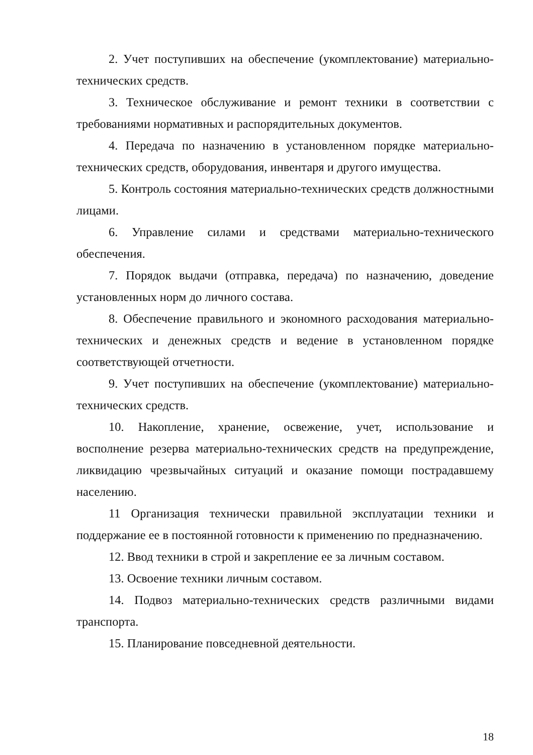2. Учет поступивших на обеспечение (укомплектование) материально-технических средств.
3. Техническое обслуживание и ремонт техники в соответствии с требованиями нормативных и распорядительных документов.
4. Передача по назначению в установленном порядке материально-технических средств, оборудования, инвентаря и другого имущества.
5. Контроль состояния материально-технических средств должностными лицами.
6. Управление силами и средствами материально-технического обеспечения.
7. Порядок выдачи (отправка, передача) по назначению, доведение установленных норм до личного состава.
8. Обеспечение правильного и экономного расходования материально-технических и денежных средств и ведение в установленном порядке соответствующей отчетности.
9. Учет поступивших на обеспечение (укомплектование) материально-технических средств.
10. Накопление, хранение, освежение, учет, использование и восполнение резерва материально-технических средств на предупреждение, ликвидацию чрезвычайных ситуаций и оказание помощи пострадавшему населению.
11 Организация технически правильной эксплуатации техники и поддержание ее в постоянной готовности к применению по предназначению.
12. Ввод техники в строй и закрепление ее за личным составом.
13. Освоение техники личным составом.
14. Подвоз материально-технических средств различными видами транспорта.
15. Планирование повседневной деятельности.
18